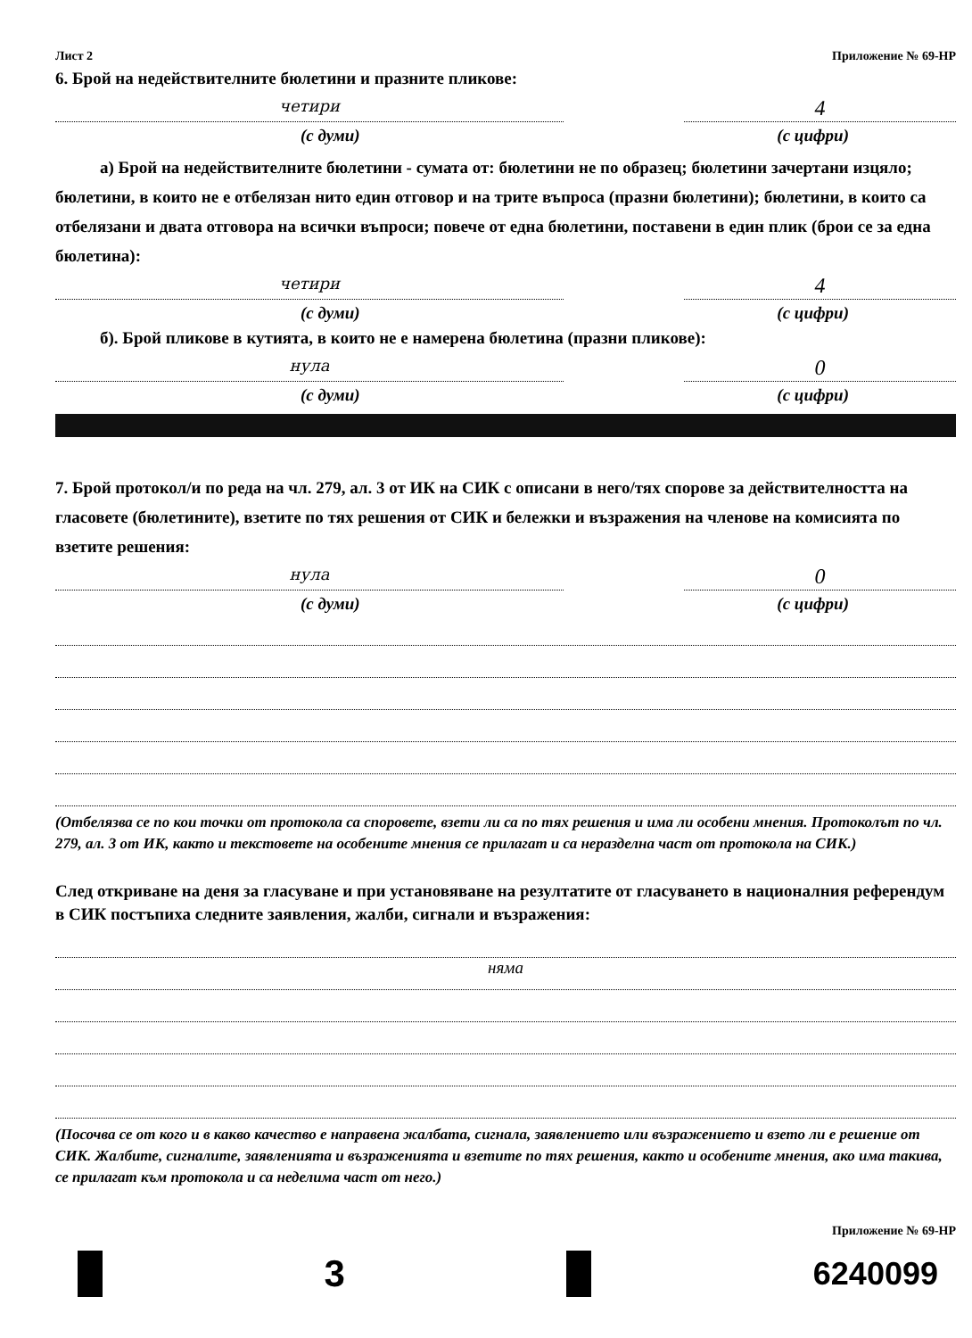Лист 2 Приложение № 69-НР
6. Брой на недействителните бюлетини и празните пликове:
четири
4
(с думи) (с цифри)
а) Брой на недействителните бюлетини - сумата от: бюлетини не по образец; бюлетини зачертани изцяло; бюлетини, в които не е отбелязан нито един отговор и на трите въпроса (празни бюлетини); бюлетини, в които са отбелязани и двата отговора на всички въпроси; повече от една бюлетини, поставени в един плик (брои се за една бюлетина):
четири
4
(с думи) (с цифри)
б). Брой пликове в кутията, в които не е намерена бюлетина (празни пликове):
нула
0
(с думи) (с цифри)
7. Брой протокол/и по реда на чл. 279, ал. 3 от ИК на СИК с описани в него/тях спорове за действителността на гласовете (бюлетините), взетите по тях решения от СИК и бележки и възражения на членове на комисията по взетите решения:
нула
0
(с думи) (с цифри)
(Отбелязва се по кои точки от протокола са споровете, взети ли са по тях решения и има ли особени мнения. Протоколът по чл. 279, ал. 3 от ИК, както и текстовете на особените мнения се прилагат и са неразделна част от протокола на СИК.)
След откриване на деня за гласуване и при установяване на резултатите от гласуването в националния референдум в СИК постъпиха следните заявления, жалби, сигнали и възражения:
няма
(Посочва се от кого и в какво качество е направена жалбата, сигнала, заявлението или възражението и взето ли е решение от СИК. Жалбите, сигналите, заявленията и възраженията и взетите по тях решения, както и особените мнения, ако има такива, се прилагат към протокола и са неделима част от него.)
Приложение № 69-НР
3
6240099